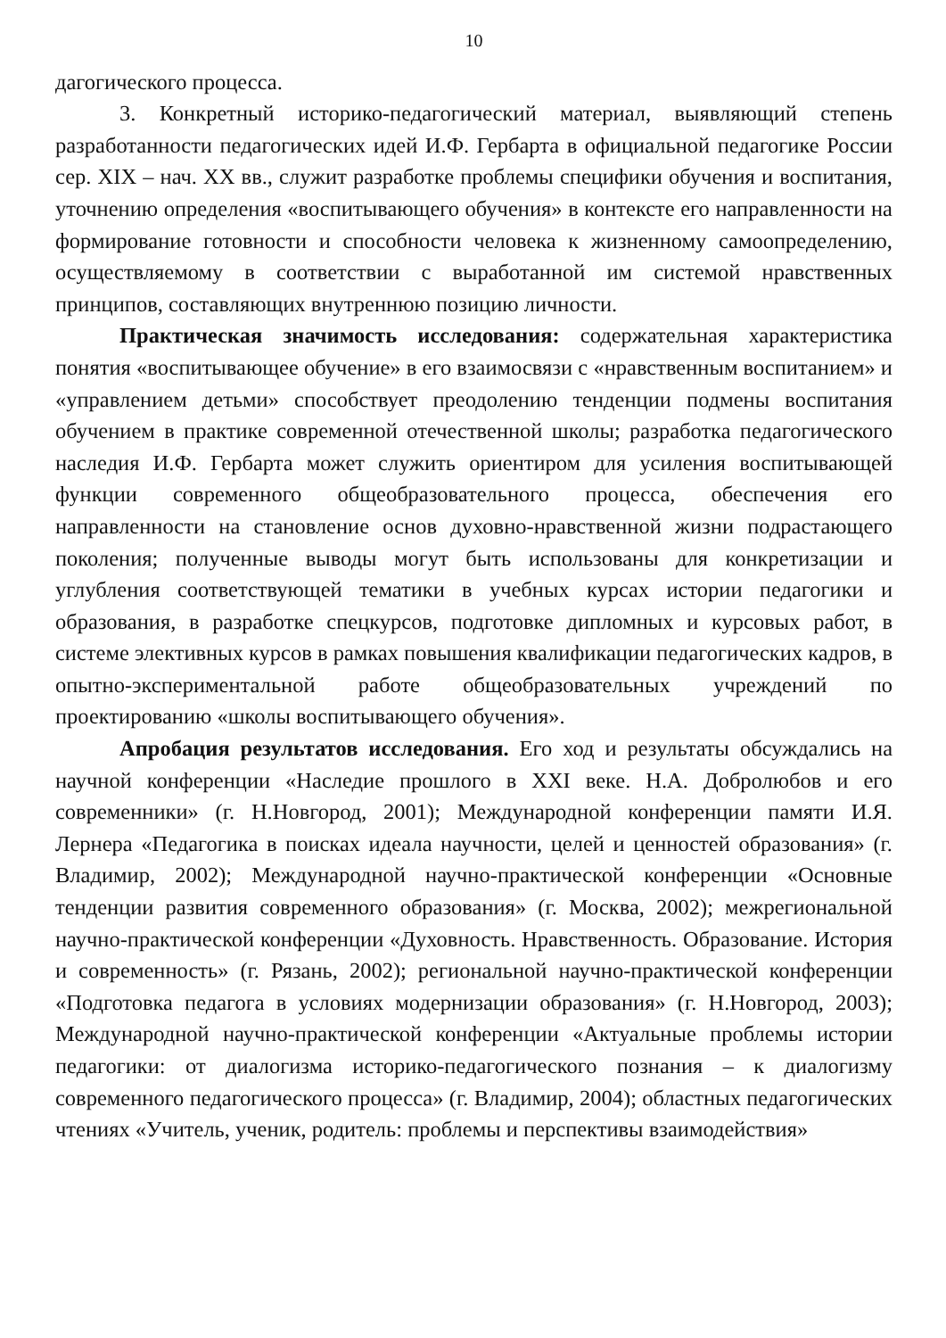10
дагогического процесса.
3. Конкретный историко-педагогический материал, выявляющий степень разработанности педагогических идей И.Ф. Гербарта в официальной педагогике России сер. XIX – нач. XX вв., служит разработке проблемы специфики обучения и воспитания, уточнению определения «воспитывающего обучения» в контексте его направленности на формирование готовности и способности человека к жизненному самоопределению, осуществляемому в соответствии с выработанной им системой нравственных принципов, составляющих внутреннюю позицию личности.
Практическая значимость исследования: содержательная характеристика понятия «воспитывающее обучение» в его взаимосвязи с «нравственным воспитанием» и «управлением детьми» способствует преодолению тенденции подмены воспитания обучением в практике современной отечественной школы; разработка педагогического наследия И.Ф. Гербарта может служить ориентиром для усиления воспитывающей функции современного общеобразовательного процесса, обеспечения его направленности на становление основ духовно-нравственной жизни подрастающего поколения; полученные выводы могут быть использованы для конкретизации и углубления соответствующей тематики в учебных курсах истории педагогики и образования, в разработке спецкурсов, подготовке дипломных и курсовых работ, в системе элективных курсов в рамках повышения квалификации педагогических кадров, в опытно-экспериментальной работе общеобразовательных учреждений по проектированию «школы воспитывающего обучения».
Апробация результатов исследования. Его ход и результаты обсуждались на научной конференции «Наследие прошлого в XXI веке. Н.А. Добролюбов и его современники» (г. Н.Новгород, 2001); Международной конференции памяти И.Я. Лернера «Педагогика в поисках идеала научности, целей и ценностей образования» (г. Владимир, 2002); Международной научно-практической конференции «Основные тенденции развития современного образования» (г. Москва, 2002); межрегиональной научно-практической конференции «Духовность. Нравственность. Образование. История и современность» (г. Рязань, 2002); региональной научно-практической конференции «Подготовка педагога в условиях модернизации образования» (г. Н.Новгород, 2003); Международной научно-практической конференции «Актуальные проблемы истории педагогики: от диалогизма историко-педагогического познания – к диалогизму современного педагогического процесса» (г. Владимир, 2004); областных педагогических чтениях «Учитель, ученик, родитель: проблемы и перспективы взаимодействия»